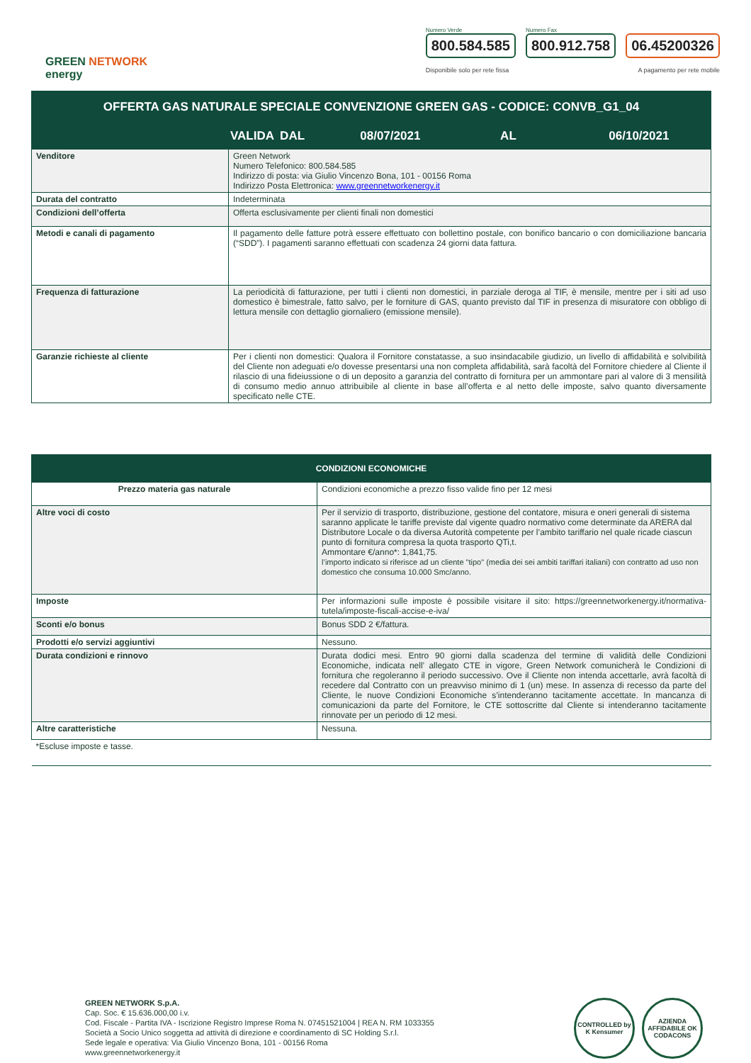GREEN NETWORK
energy
Numero Verde
800.584.585
Numero Fax
800.912.758
06.45200326
Disponibile solo per rete fissa A pagamento per rete mobile
| OFFERTA GAS NATURALE SPECIALE CONVENZIONE GREEN GAS - CODICE: CONVB_G1_04 | |
| VALIDA DAL 08/07/2021 AL 06/10/2021 | |
| Venditore | Green Network Numero Telefonico: 800.584.585 Indirizzo di posta: via Giulio Vincenzo Bona, 101 - 00156 Roma Indirizzo Posta Elettronica: www.greennetworkenergy.it |
| Durata del contratto | Indeterminata |
| Condizioni dell’offerta | Offerta esclusivamente per clienti finali non domestici |
| Metodi e canali di pagamento | Il pagamento delle fatture potrà essere effettuato con bollettino postale, con bonifico bancario o con domiciliazione bancaria (“SDD”). I pagamenti saranno effettuati con scadenza 24 giorni data fattura. |
| Frequenza di fatturazione | La periodicità di fatturazione, per tutti i clienti non domestici, in parziale deroga al TIF, è mensile, mentre per i siti ad uso domestico è bimestrale, fatto salvo, per le forniture di GAS, quanto previsto dal TIF in presenza di misuratore con obbligo di lettura mensile con dettaglio giornaliero (emissione mensile). |
| Garanzie richieste al cliente | Per i clienti non domestici: Qualora il Fornitore constatasse, a suo insindacabile giudizio, un livello di affidabilità e solvibilità del Cliente non adeguati e/o dovesse presentarsi una non completa affidabilità, sarà facoltà del Fornitore chiedere al Cliente il rilascio di una fideiussione o di un deposito a garanzia del contratto di fornitura per un ammontare pari al valore di 3 mensilità di consumo medio annuo attribuibile al cliente in base all’offerta e al netto delle imposte, salvo quanto diversamente specificato nelle CTE. |
| CONDIZIONI ECONOMICHE | |
| Prezzo materia gas naturale | Condizioni economiche a prezzo fisso valide fino per 12 mesi |
| Altre voci di costo | Per il servizio di trasporto, distribuzione, gestione del contatore, misura e oneri generali di sistema saranno applicate le tariffe previste dal vigente quadro normativo come determinate da ARERA dal Distributore Locale o da diversa Autorità competente per l’ambito tariffario nel quale ricade ciascun punto di fornitura compresa la quota trasporto QTi,t. Ammontare €/anno*: 1,841,75. l’importo indicato si riferisce ad un cliente "tipo" (media dei sei ambiti tariffari italiani) con contratto ad uso non domestico che consuma 10.000 Smc/anno. |
| Imposte | Per informazioni sulle imposte è possibile visitare il sito: https://greennetworkenergy.it/normativa-tutela/imposte-fiscali-accise-e-iva/ |
| Sconti e/o bonus | Bonus SDD 2 €/fattura. |
| Prodotti e/o servizi aggiuntivi | Nessuno. |
| Durata condizioni e rinnovo | Durata dodici mesi. Entro 90 giorni dalla scadenza del termine di validità delle Condizioni Economiche, indicata nell’ allegato CTE in vigore, Green Network comunicherà le Condizioni di fornitura che regoleranno il periodo successivo. Ove il Cliente non intenda accettarle, avrà facoltà di recedere dal Contratto con un preavviso minimo di 1 (un) mese. In assenza di recesso da parte del Cliente, le nuove Condizioni Economiche s’intenderanno tacitamente accettate. In mancanza di comunicazioni da parte del Fornitore, le CTE sottoscritte dal Cliente si intenderanno tacitamente rinnovate per un periodo di 12 mesi. |
| Altre caratteristiche | Nessuna. |
| *Escluse imposte e tasse. | |
GREEN NETWORK S.p.A.
Cap. Soc. € 15.636.000,00 i.v.
Cod. Fiscale - Partita IVA - Iscrizione Registro Imprese Roma N. 07451521004 | REA N. RM 1033355
Società a Socio Unico soggetta ad attività di direzione e coordinamento di SC Holding S.r.l.
Sede legale e operativa: Via Giulio Vincenzo Bona, 101 - 00156 Roma
www.greennetworkenergy.it
CONTROLLED by K Kensumer
AZIENDA AFFIDABILE OK CODACONS